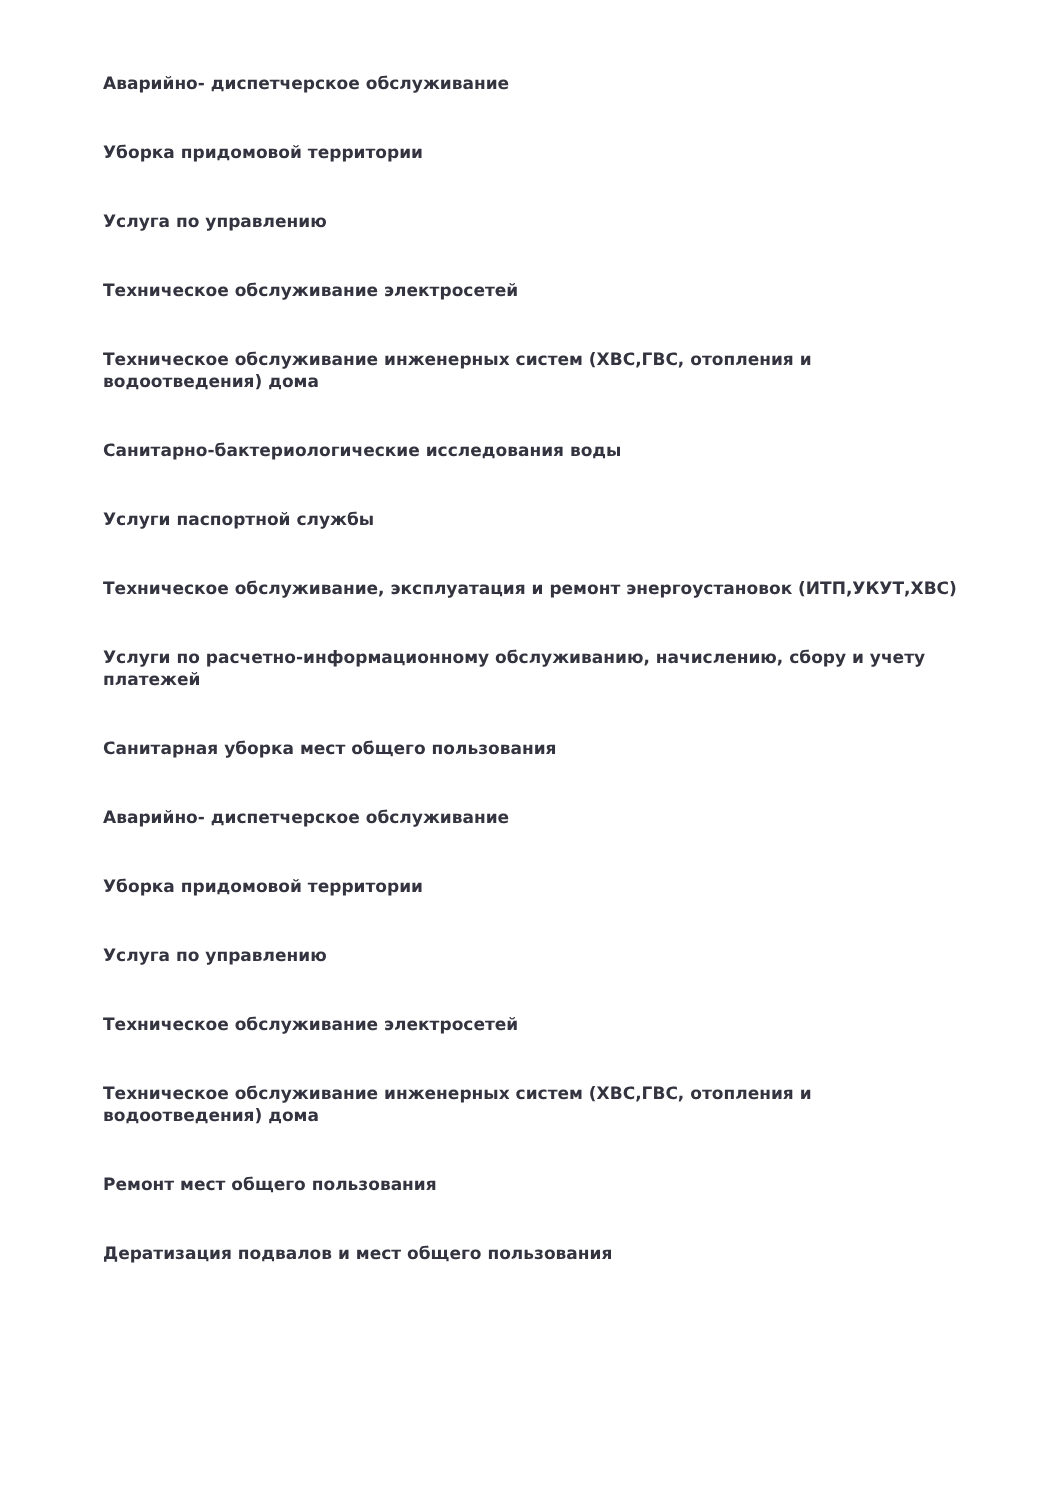Аварийно- диспетчерское обслуживание
Уборка придомовой территории
Услуга по управлению
Техническое обслуживание электросетей
Техническое обслуживание инженерных систем (ХВС,ГВС, отопления и водоотведения) дома
Санитарно-бактериологические исследования воды
Услуги паспортной службы
Техническое обслуживание, эксплуатация и ремонт энергоустановок (ИТП,УКУТ,ХВС)
Услуги по расчетно-информационному обслуживанию, начислению, сбору и учету платежей
Санитарная уборка мест общего пользования
Аварийно- диспетчерское обслуживание
Уборка придомовой территории
Услуга по управлению
Техническое обслуживание электросетей
Техническое обслуживание инженерных систем (ХВС,ГВС, отопления и водоотведения) дома
Ремонт мест общего пользования
Дератизация подвалов и мест общего пользования